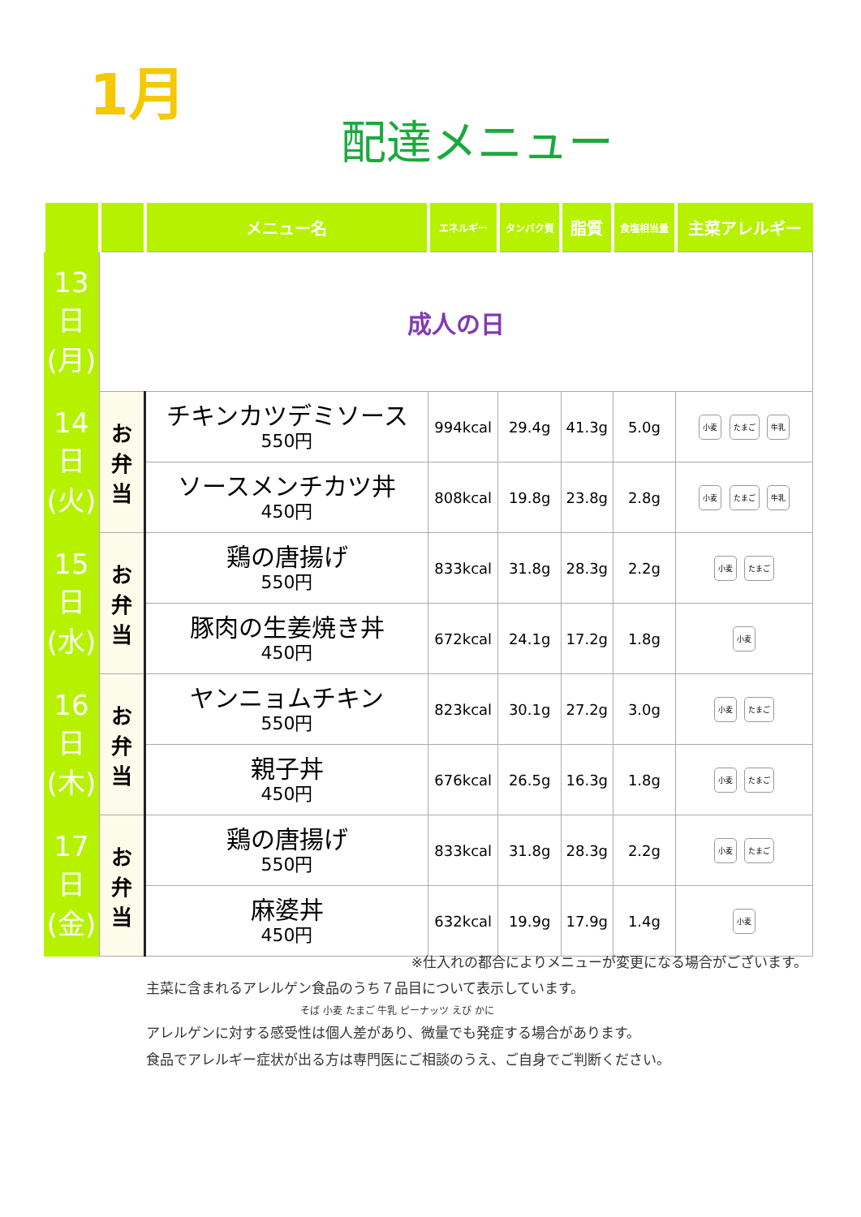1月
配達メニュー
| | | メニュー名 | エネルギー | タンパク質 | 脂質 | 食塩相当量 | 主菜アレルギー |
| --- | --- | --- | --- | --- | --- | --- | --- |
| 13 日 (月) | 成人の日 | | | | | | |
| 14 日 (火) | お 弁 当 | チキンカツデミソース 550円 | 994kcal | 29.4g | 41.3g | 5.0g | 小麦 たまご 牛乳 |
| | | ソースメンチカツ丼 450円 | 808kcal | 19.8g | 23.8g | 2.8g | 小麦 たまご 牛乳 |
| 15 日 (水) | お 弁 当 | 鶏の唐揚げ 550円 | 833kcal | 31.8g | 28.3g | 2.2g | 小麦 たまご |
| | | 豚肉の生姜焼き丼 450円 | 672kcal | 24.1g | 17.2g | 1.8g | 小麦 |
| 16 日 (木) | お 弁 当 | ヤンニョムチキン 550円 | 823kcal | 30.1g | 27.2g | 3.0g | 小麦 たまご |
| | | 親子丼 450円 | 676kcal | 26.5g | 16.3g | 1.8g | 小麦 たまご |
| 17 日 (金) | お 弁 当 | 鶏の唐揚げ 550円 | 833kcal | 31.8g | 28.3g | 2.2g | 小麦 たまご |
| | | 麻婆丼 450円 | 632kcal | 19.9g | 17.9g | 1.4g | 小麦 |
※仕入れの都合によりメニューが変更になる場合がございます。
主菜に含まれるアレルゲン食品のうち７品目について表示しています。
そば 小麦 たまご 牛乳 ピーナッツ えび かに
アレルゲンに対する感受性は個人差があり、微量でも発症する場合があります。
食品でアレルギー症状が出る方は専門医にご相談のうえ、ご自身でご判断ください。